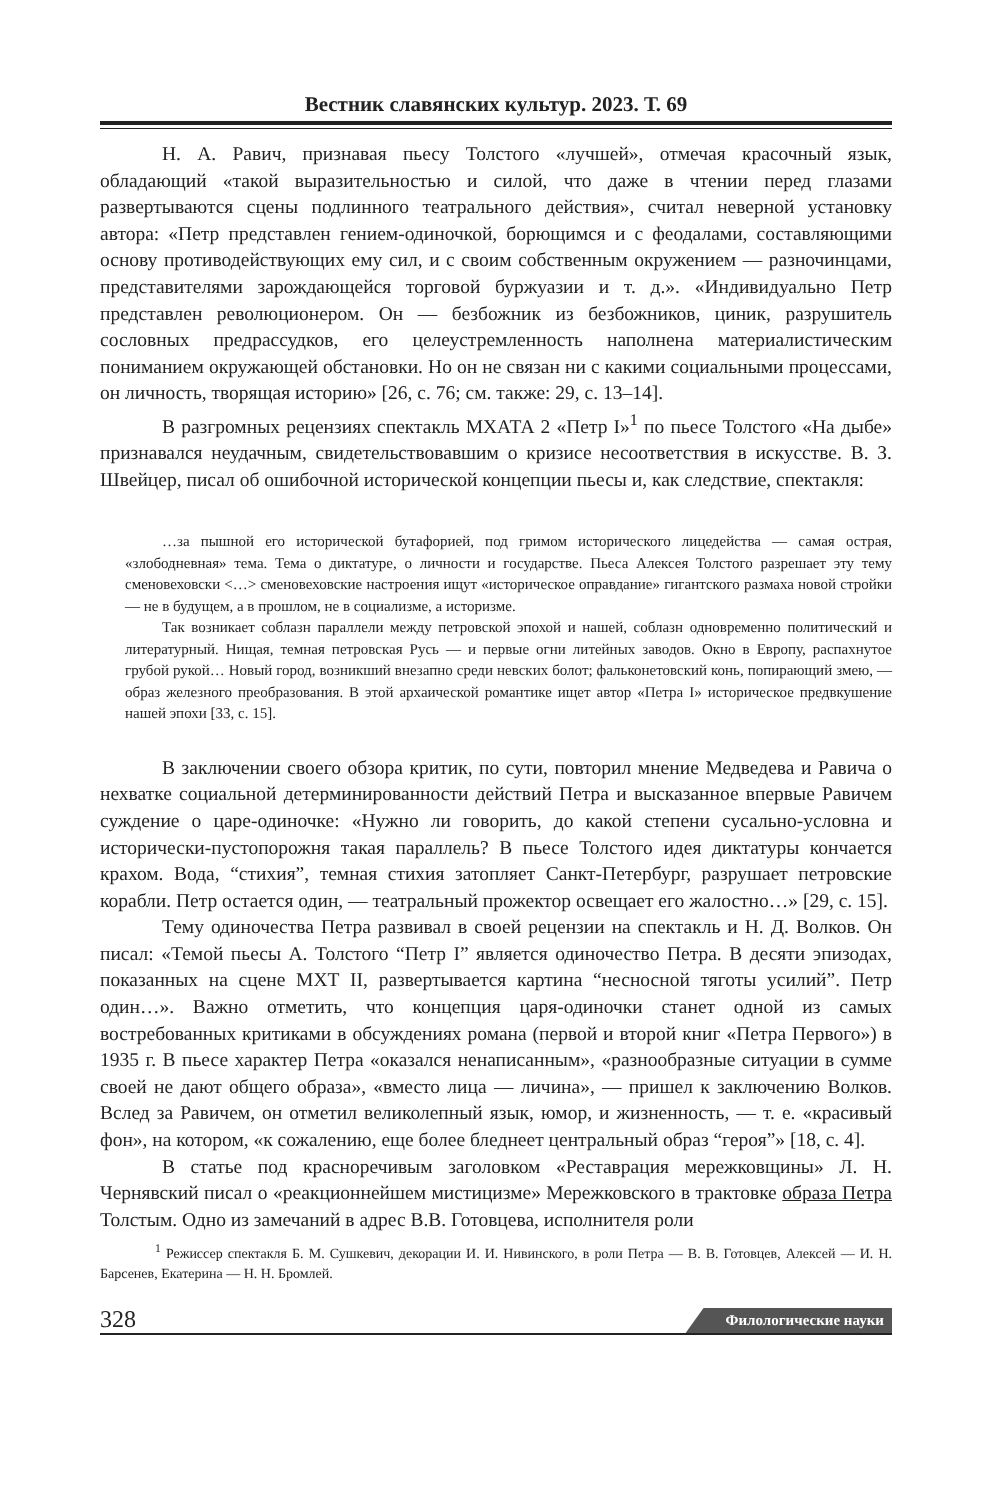Вестник славянских культур. 2023. Т. 69
Н. А. Равич, признавая пьесу Толстого «лучшей», отмечая красочный язык, обладающий «такой выразительностью и силой, что даже в чтении перед глазами развертываются сцены подлинного театрального действия», считал неверной установку автора: «Петр представлен гением-одиночкой, борющимся и с феодалами, составляющими основу противодействующих ему сил, и с своим собственным окружением — разночинцами, представителями зарождающейся торговой буржуазии и т. д.». «Индивидуально Петр представлен революционером. Он — безбожник из безбожников, циник, разрушитель сословных предрассудков, его целеустремленность наполнена материалистическим пониманием окружающей обстановки. Но он не связан ни с какими социальными процессами, он личность, творящая историю» [26, с. 76; см. также: 29, с. 13–14].
В разгромных рецензиях спектакль МХАТА 2 «Петр I»<sup>1</sup> по пьесе Толстого «На дыбе» признавался неудачным, свидетельствовавшим о кризисе несоответствия в искусстве. В. З. Швейцер, писал об ошибочной исторической концепции пьесы и, как следствие, спектакля:
…за пышной его исторической бутафорией, под гримом исторического лицедейства — самая острая, «злободневная» тема. Тема о диктатуре, о личности и государстве. Пьеса Алексея Толстого разрешает эту тему сменовеховски <…> сменовеховские настроения ищут «историческое оправдание» гигантского размаха новой стройки — не в будущем, а в прошлом, не в социализме, а историзме.
Так возникает соблазн параллели между петровской эпохой и нашей, соблазн одновременно политический и литературный. Нищая, темная петровская Русь — и первые огни литейных заводов. Окно в Европу, распахнутое грубой рукой… Новый город, возникший внезапно среди невских болот; фальконетовский конь, попирающий змею, — образ железного преобразования. В этой архаической романтике ищет автор «Петра I» историческое предвкушение нашей эпохи [33, с. 15].
В заключении своего обзора критик, по сути, повторил мнение Медведева и Равича о нехватке социальной детерминированности действий Петра и высказанное впервые Равичем суждение о царе-одиночке: «Нужно ли говорить, до какой степени сусально-условна и исторически-пустопорожня такая параллель? В пьесе Толстого идея диктатуры кончается крахом. Вода, “стихия”, темная стихия затопляет Санкт-Петербург, разрушает петровские корабли. Петр остается один, — театральный прожектор освещает его жалостно…» [29, с. 15].
Тему одиночества Петра развивал в своей рецензии на спектакль и Н. Д. Волков. Он писал: «Темой пьесы А. Толстого “Петр I” является одиночество Петра. В десяти эпизодах, показанных на сцене МХТ II, развертывается картина “несносной тяготы усилий”. Петр один…». Важно отметить, что концепция царя-одиночки станет одной из самых востребованных критиками в обсуждениях романа (первой и второй книг «Петра Первого») в 1935 г. В пьесе характер Петра «оказался ненаписанным», «разнообразные ситуации в сумме своей не дают общего образа», «вместо лица — личина», — пришел к заключению Волков. Вслед за Равичем, он отметил великолепный язык, юмор, и жизненность, — т. е. «красивый фон», на котором, «к сожалению, еще более бледнеет центральный образ “героя”» [18, с. 4].
В статье под красноречивым заголовком «Реставрация мережковщины» Л. Н. Чернявский писал о «реакционнейшем мистицизме» Мережковского в трактовке образа Петра Толстым. Одно из замечаний в адрес В.В. Готовцева, исполнителя роли
<sup>1</sup> Режиссер спектакля Б. М. Сушкевич, декорации И. И. Нивинского, в роли Петра — В. В. Готовцев, Алексей — И. Н. Барсенев, Екатерина — Н. Н. Бромлей.
328 Филологические науки